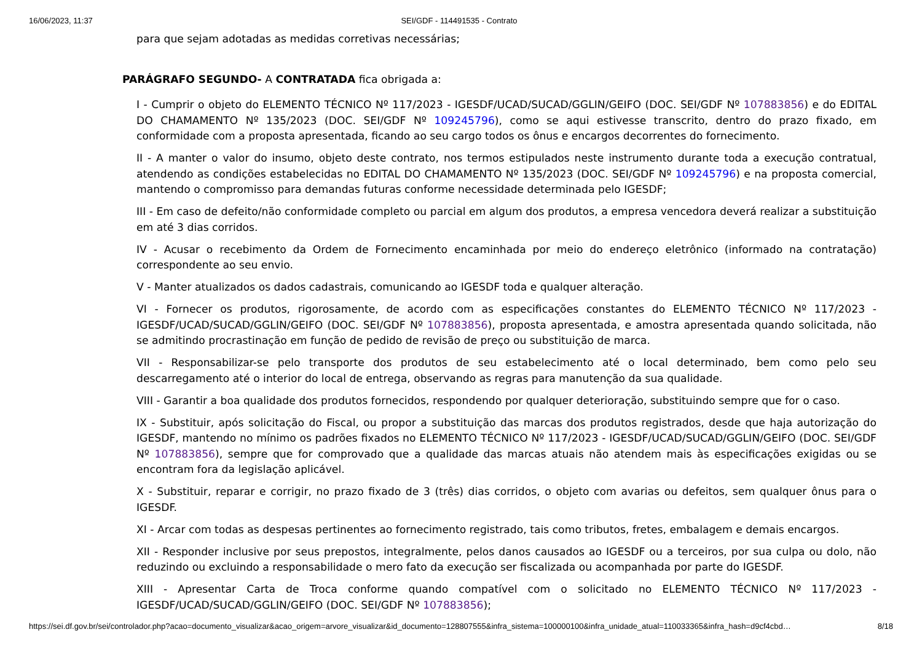16/06/2023, 11:37 SEI/GDF - 114491535 - Contrato
para que sejam adotadas as medidas corretivas necessárias;
PARÁGRAFO SEGUNDO- A CONTRATADA fica obrigada a:
I - Cumprir o objeto do ELEMENTO TÉCNICO Nº 117/2023 - IGESDF/UCAD/SUCAD/GGLIN/GEIFO (DOC. SEI/GDF Nº 107883856) e do EDITAL DO CHAMAMENTO Nº 135/2023 (DOC. SEI/GDF Nº 109245796), como se aqui estivesse transcrito, dentro do prazo fixado, em conformidade com a proposta apresentada, ficando ao seu cargo todos os ônus e encargos decorrentes do fornecimento.
II - A manter o valor do insumo, objeto deste contrato, nos termos estipulados neste instrumento durante toda a execução contratual, atendendo as condições estabelecidas no EDITAL DO CHAMAMENTO Nº 135/2023 (DOC. SEI/GDF Nº 109245796) e na proposta comercial, mantendo o compromisso para demandas futuras conforme necessidade determinada pelo IGESDF;
III - Em caso de defeito/não conformidade completo ou parcial em algum dos produtos, a empresa vencedora deverá realizar a substituição em até 3 dias corridos.
IV - Acusar o recebimento da Ordem de Fornecimento encaminhada por meio do endereço eletrônico (informado na contratação) correspondente ao seu envio.
V - Manter atualizados os dados cadastrais, comunicando ao IGESDF toda e qualquer alteração.
VI - Fornecer os produtos, rigorosamente, de acordo com as especificações constantes do ELEMENTO TÉCNICO Nº 117/2023 - IGESDF/UCAD/SUCAD/GGLIN/GEIFO (DOC. SEI/GDF Nº 107883856), proposta apresentada, e amostra apresentada quando solicitada, não se admitindo procrastinação em função de pedido de revisão de preço ou substituição de marca.
VII - Responsabilizar-se pelo transporte dos produtos de seu estabelecimento até o local determinado, bem como pelo seu descarregamento até o interior do local de entrega, observando as regras para manutenção da sua qualidade.
VIII - Garantir a boa qualidade dos produtos fornecidos, respondendo por qualquer deterioração, substituindo sempre que for o caso.
IX - Substituir, após solicitação do Fiscal, ou propor a substituição das marcas dos produtos registrados, desde que haja autorização do IGESDF, mantendo no mínimo os padrões fixados no ELEMENTO TÉCNICO Nº 117/2023 - IGESDF/UCAD/SUCAD/GGLIN/GEIFO (DOC. SEI/GDF Nº 107883856), sempre que for comprovado que a qualidade das marcas atuais não atendem mais às especificações exigidas ou se encontram fora da legislação aplicável.
X - Substituir, reparar e corrigir, no prazo fixado de 3 (três) dias corridos, o objeto com avarias ou defeitos, sem qualquer ônus para o IGESDF.
XI - Arcar com todas as despesas pertinentes ao fornecimento registrado, tais como tributos, fretes, embalagem e demais encargos.
XII - Responder inclusive por seus prepostos, integralmente, pelos danos causados ao IGESDF ou a terceiros, por sua culpa ou dolo, não reduzindo ou excluindo a responsabilidade o mero fato da execução ser fiscalizada ou acompanhada por parte do IGESDF.
XIII - Apresentar Carta de Troca conforme quando compatível com o solicitado no ELEMENTO TÉCNICO Nº 117/2023 - IGESDF/UCAD/SUCAD/GGLIN/GEIFO (DOC. SEI/GDF Nº 107883856);
https://sei.df.gov.br/sei/controlador.php?acao=documento_visualizar&acao_origem=arvore_visualizar&id_documento=128807555&infra_sistema=100000100&infra_unidade_atual=110033365&infra_hash=d9cf4cbd… 8/18